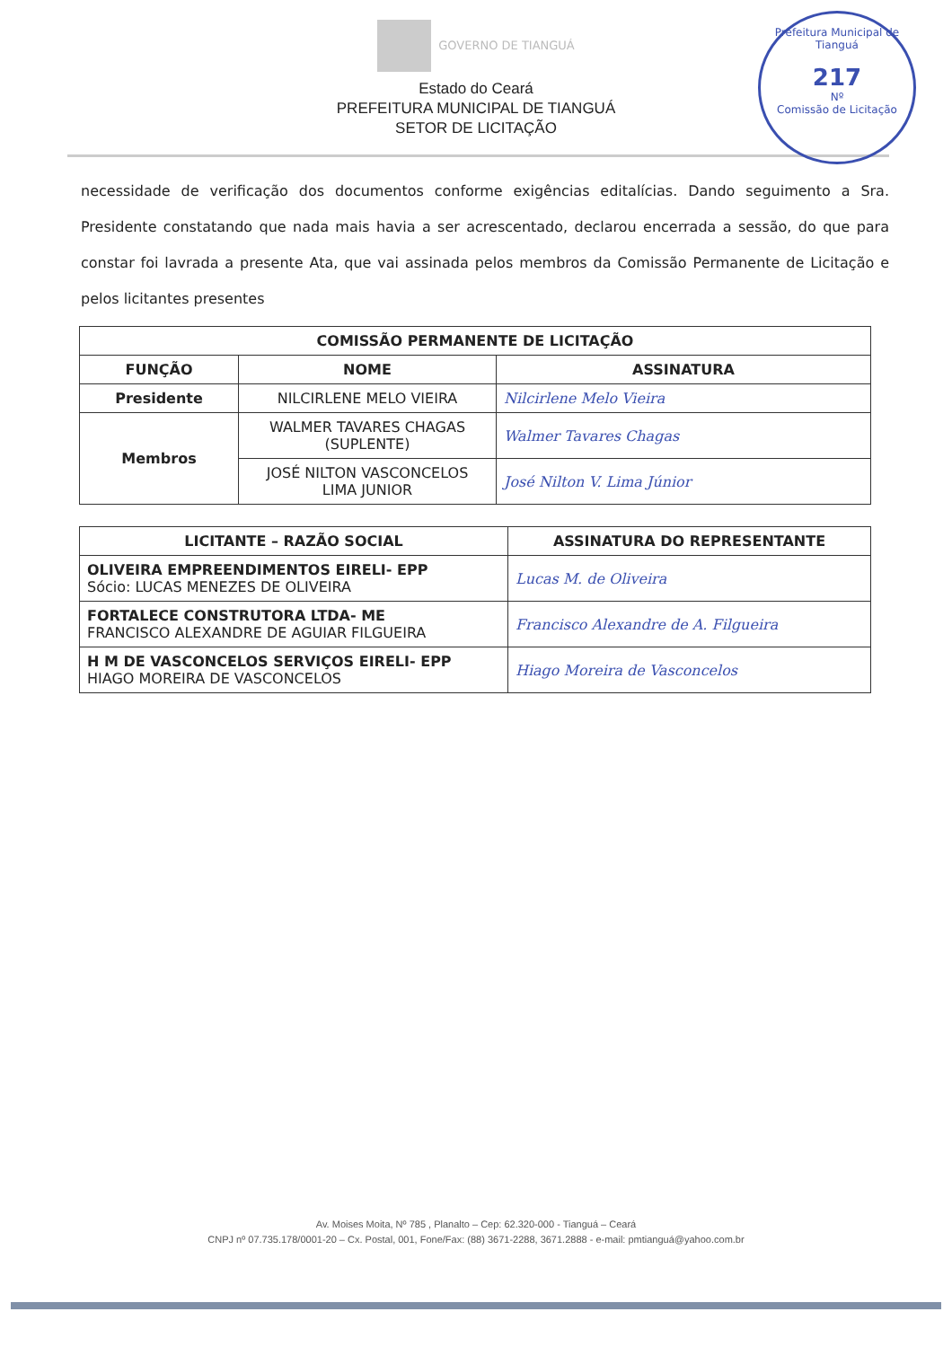GOVERNO DE TIANGUÁ
Prefeitura Municipal de Tianguá
217
Nº
Comissão de Licitação
Estado do Ceará
PREFEITURA MUNICIPAL DE TIANGUÁ
SETOR DE LICITAÇÃO
necessidade de verificação dos documentos conforme exigências editalícias. Dando seguimento a Sra. Presidente constatando que nada mais havia a ser acrescentado, declarou encerrada a sessão, do que para constar foi lavrada a presente Ata, que vai assinada pelos membros da Comissão Permanente de Licitação e pelos licitantes presentes
| COMISSÃO PERMANENTE DE LICITAÇÃO | | |
| --- | --- | --- |
| FUNÇÃO | NOME | ASSINATURA |
| Presidente | NILCIRLENE MELO VIEIRA | Nilcirlene Melo Vieira |
| Membros | WALMER TAVARES CHAGAS (SUPLENTE) | Walmer Tavares Chagas |
| | JOSÉ NILTON VASCONCELOS LIMA JUNIOR | José Nilton V. Lima Júnior |
| LICITANTE – RAZÃO SOCIAL | ASSINATURA DO REPRESENTANTE |
| --- | --- |
| OLIVEIRA EMPREENDIMENTOS EIRELI- EPP Sócio: LUCAS MENEZES DE OLIVEIRA | Lucas M. de Oliveira |
| FORTALECE CONSTRUTORA LTDA- ME FRANCISCO ALEXANDRE DE AGUIAR FILGUEIRA | Francisco Alexandre de A. Filgueira |
| H M DE VASCONCELOS SERVIÇOS EIRELI- EPP HIAGO MOREIRA DE VASCONCELOS | Hiago Moreira de Vasconcelos |
Av. Moises Moita, Nº 785 , Planalto – Cep: 62.320-000 - Tianguá – Ceará
CNPJ nº 07.735.178/0001-20 – Cx. Postal, 001, Fone/Fax: (88) 3671-2288, 3671.2888 - e-mail: pmtianguá@yahoo.com.br